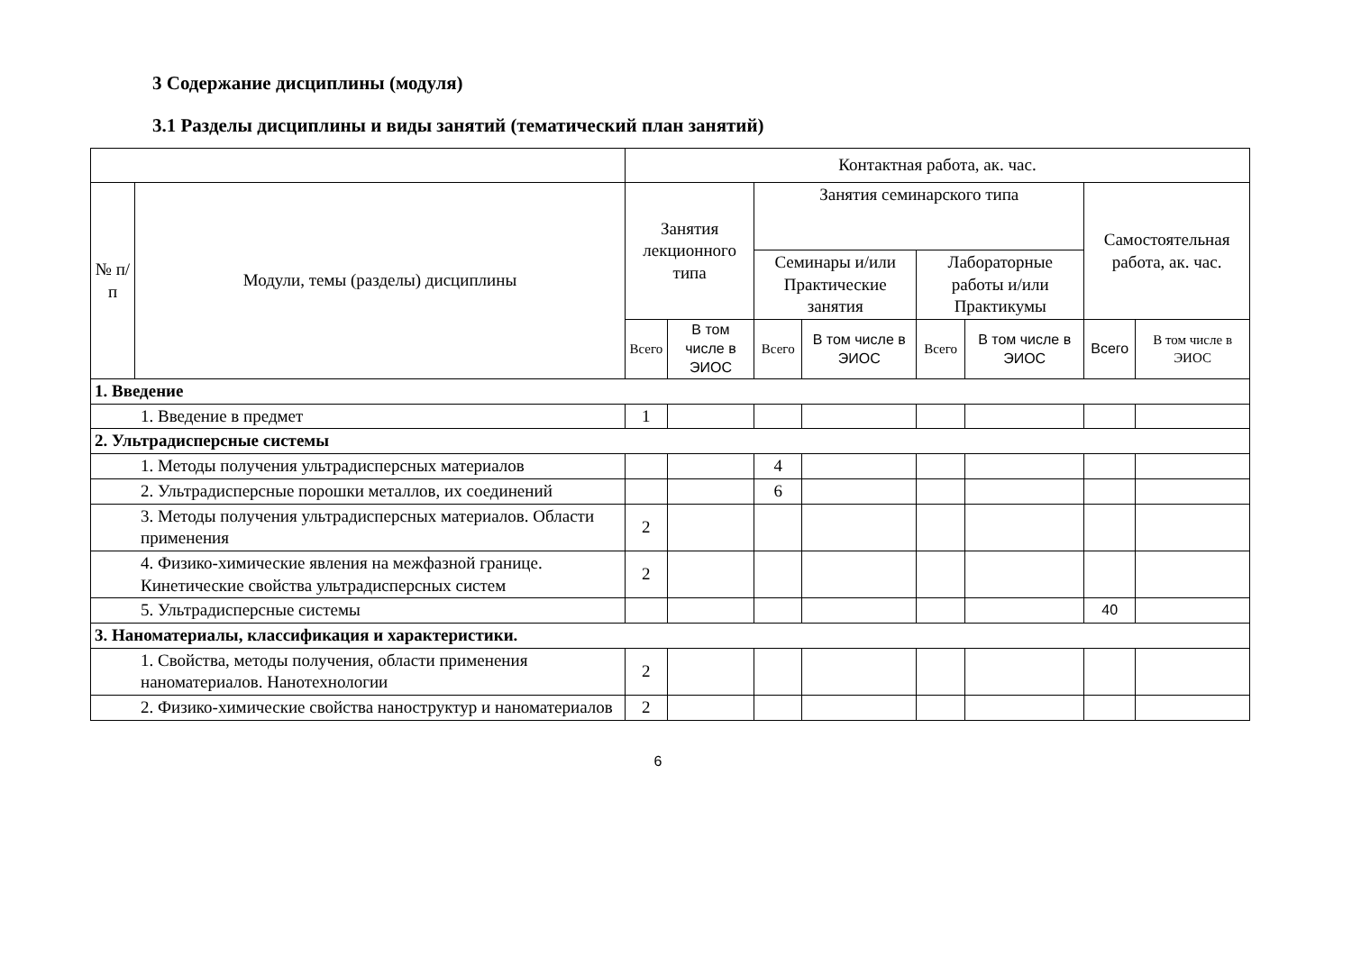3 Содержание дисциплины (модуля)
3.1 Разделы дисциплины и виды занятий (тематический план занятий)
| | | Контактная работа, ак. час. | | | | | | | |
| --- | --- | --- | --- | --- | --- | --- | --- | --- | --- |
| № п/п | Модули, темы (разделы) дисциплины | Занятия лекционного типа | | Занятия семинарского типа | | | | Самостоятельная работа, ак. час. | |
| | | | | Семинары и/или Практические занятия | | Лабораторные работы и/или Практикумы | | | |
| | | Всего | В том числе в ЭИОС | Всего | В том числе в ЭИОС | Всего | В том числе в ЭИОС | Всего | В том числе в ЭИОС |
| 1. Введение | | | | | | | | | |
| 1. Введение в предмет | | 1 | | | | | | | |
| 2. Ультрадисперсные системы | | | | | | | | | |
| 1. Методы получения ультрадисперсных материалов | | | | 4 | | | | | |
| 2. Ультрадисперсные порошки металлов, их соединений | | | | 6 | | | | | |
| 3. Методы получения ультрадисперсных материалов. Области применения | | 2 | | | | | | | |
| 4. Физико-химические явления на межфазной границе. Кинетические свойства ультрадисперсных систем | | 2 | | | | | | | |
| 5. Ультрадисперсные системы | | | | | | | | 40 | |
| 3. Наноматериалы, классификация и характеристики. | | | | | | | | | |
| 1. Свойства, методы получения, области применения наноматериалов. Нанотехнологии | | 2 | | | | | | | |
| 2. Физико-химические свойства наноструктур и наноматериалов | | 2 | | | | | | | |
6